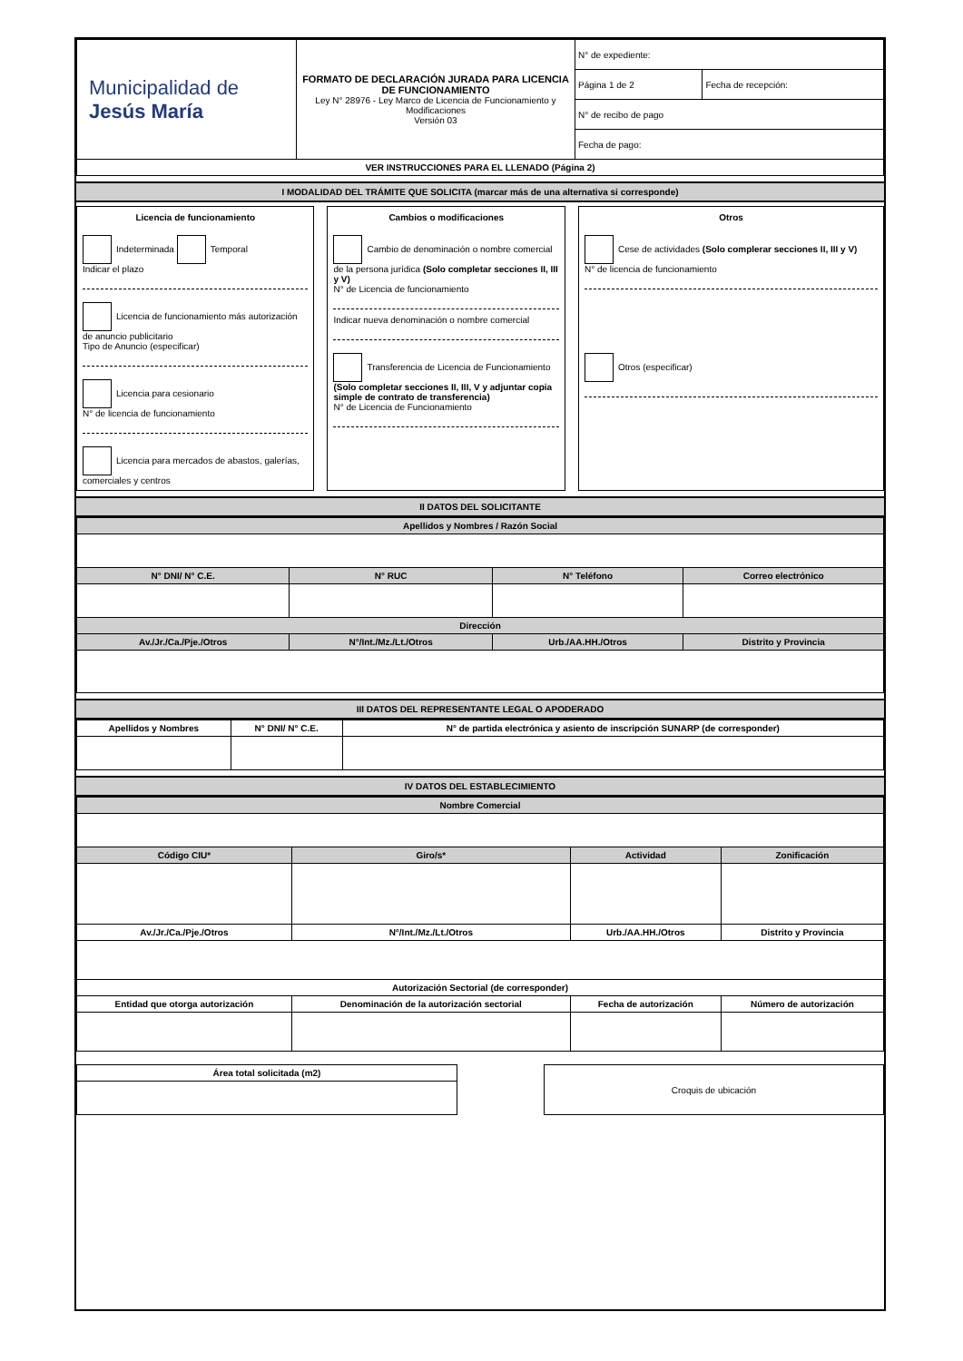| Municipalidad de Jesús María | FORMATO DE DECLARACIÓN JURADA PARA LICENCIA DE FUNCIONAMIENTO Ley N° 28976 - Ley Marco de Licencia de Funcionamiento y Modificaciones Versión 03 | N° de expediente: | |
| | | Página 1 de 2 | Fecha de recepción: |
| | | N° de recibo de pago | |
| | | Fecha de pago: | |
| VER INSTRUCCIONES PARA EL LLENADO (Página 2) | | | |
I MODALIDAD DEL TRÁMITE QUE SOLICITA (marcar más de una alternativa si corresponde)
Licencia de funcionamiento
Indeterminada Temporal
Indicar el plazo
Licencia de funcionamiento más autorización de anuncio publicitario
Tipo de Anuncio (especificar)
Licencia para cesionario
N° de licencia de funcionamiento
Licencia para mercados de abastos, galerías, comerciales y centros
Cambios o modificaciones
Cambio de denominación o nombre comercial de la persona jurídica (Solo completar secciones II, III y V)
N° de Licencia de funcionamiento
Indicar nueva denominación o nombre comercial
Transferencia de Licencia de Funcionamiento (Solo completar secciones II, III, V y adjuntar copia simple de contrato de transferencia)
N° de Licencia de Funcionamiento
Otros
Cese de actividades (Solo complerar secciones II, III y V)
N° de licencia de funcionamiento
Otros (especificar)
II DATOS DEL SOLICITANTE
| Apellidos y Nombres / Razón Social | | | |
| --- | --- | --- | --- |
| N° DNI/ N° C.E. | N° RUC | N° Teléfono | Correo electrónico |
| Dirección | | | |
| Av./Jr./Ca./Pje./Otros | N°/Int./Mz./Lt./Otros | Urb./AA.HH./Otros | Distrito y Provincia |
III DATOS DEL REPRESENTANTE LEGAL O APODERADO
| Apellidos y Nombres | N° DNI/ N° C.E. | N° de partida electrónica y asiento de inscripción SUNARP (de corresponder) |
| --- | --- | --- |
IV DATOS DEL ESTABLECIMIENTO
| Nombre Comercial | | | |
| --- | --- | --- | --- |
| Código CIU* | Giro/s* | Actividad | Zonificación |
| Av./Jr./Ca./Pje./Otros | N°/Int./Mz./Lt./Otros | Urb./AA.HH./Otros | Distrito y Provincia |
| Autorización Sectorial (de corresponder) | | | |
| Entidad que otorga autorización | Denominación de la autorización sectorial | Fecha de autorización | Número de autorización |
| Área total solicitada (m2) |
| --- |
| Croquis de ubicación |